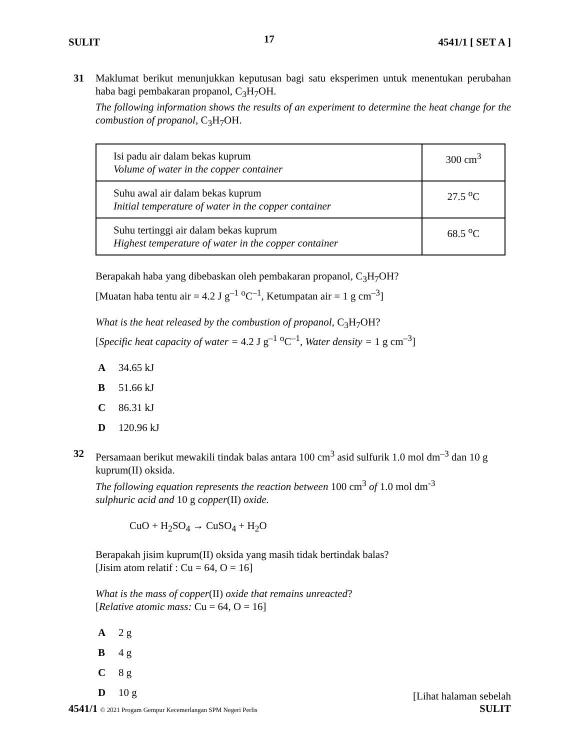SULIT 17 4541/1 [ SET A ]
31 Maklumat berikut menunjukkan keputusan bagi satu eksperimen untuk menentukan perubahan haba bagi pembakaran propanol, C<sub>3</sub>H<sub>7</sub>OH.
The following information shows the results of an experiment to determine the heat change for the combustion of propanol, C<sub>3</sub>H<sub>7</sub>OH.
| Isi padu air dalam bekas kuprum Volume of water in the copper container | 300 cm<sup>3</sup> |
| Suhu awal air dalam bekas kuprum Initial temperature of water in the copper container | 27.5 <sup>o</sup>C |
| Suhu tertinggi air dalam bekas kuprum Highest temperature of water in the copper container | 68.5 <sup>o</sup>C |
Berapakah haba yang dibebaskan oleh pembakaran propanol, C<sub>3</sub>H<sub>7</sub>OH?
[Muatan haba tentu air = 4.2 J g<sup>–1</sup> <sup>o</sup>C<sup>–1</sup>, Ketumpatan air = 1 g cm<sup>–3</sup>]
What is the heat released by the combustion of propanol, C<sub>3</sub>H<sub>7</sub>OH?
[Specific heat capacity of water = 4.2 J g<sup>–1</sup> <sup>o</sup>C<sup>–1</sup>, Water density = 1 g cm<sup>–3</sup>]
A 34.65 kJ
B 51.66 kJ
C 86.31 kJ
D 120.96 kJ
32 Persamaan berikut mewakili tindak balas antara 100 cm<sup>3</sup> asid sulfurik 1.0 mol dm<sup>–3</sup> dan 10 g kuprum(II) oksida.
The following equation represents the reaction between 100 cm<sup>3</sup> of 1.0 mol dm<sup>-3</sup>
sulphuric acid and 10 g copper(II) oxide.
CuO + H<sub>2</sub>SO<sub>4</sub> → CuSO<sub>4</sub> + H<sub>2</sub>O
Berapakah jisim kuprum(II) oksida yang masih tidak bertindak balas?
[Jisim atom relatif : Cu = 64, O = 16]
What is the mass of copper(II) oxide that remains unreacted?
[Relative atomic mass: Cu = 64, O = 16]
A 2 g
B 4 g
C 8 g
D 10 g
[Lihat halaman sebelah
4541/1 © 2021 Progam Gempur Kecemerlangan SPM Negeri Perlis SULIT